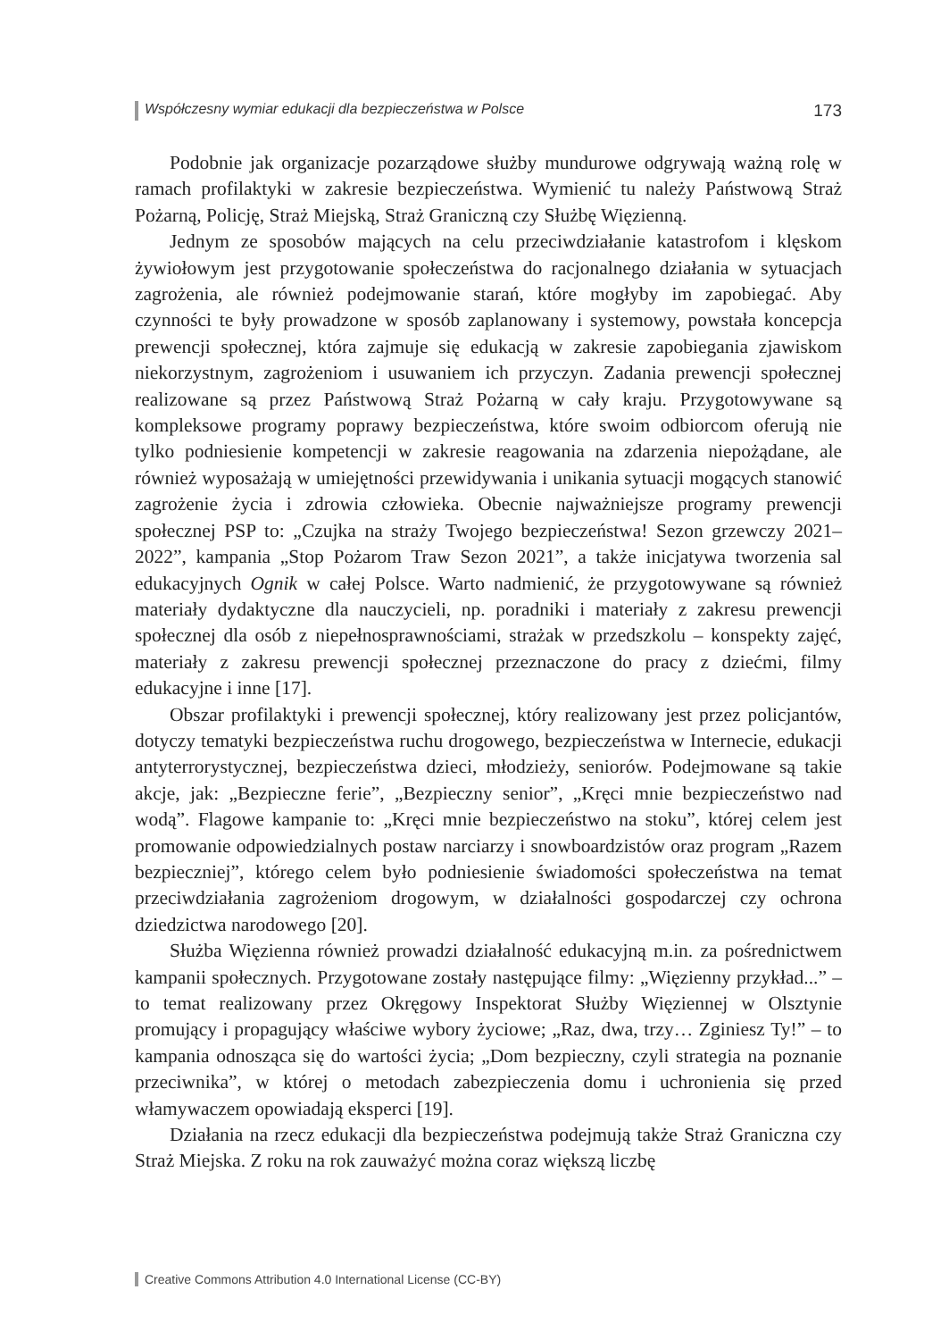Współczesny wymiar edukacji dla bezpieczeństwa w Polsce 173
Podobnie jak organizacje pozarządowe służby mundurowe odgrywają ważną rolę w ramach profilaktyki w zakresie bezpieczeństwa. Wymienić tu należy Państwową Straż Pożarną, Policję, Straż Miejską, Straż Graniczną czy Służbę Więzienną.
Jednym ze sposobów mających na celu przeciwdziałanie katastrofom i klęskom żywiołowym jest przygotowanie społeczeństwa do racjonalnego działania w sytuacjach zagrożenia, ale również podejmowanie starań, które mogłyby im zapobiegać. Aby czynności te były prowadzone w sposób zaplanowany i systemowy, powstała koncepcja prewencji społecznej, która zajmuje się edukacją w zakresie zapobiegania zjawiskom niekorzystnym, zagrożeniom i usuwaniem ich przyczyn. Zadania prewencji społecznej realizowane są przez Państwową Straż Pożarną w cały kraju. Przygotowywane są kompleksowe programy poprawy bezpieczeństwa, które swoim odbiorcom oferują nie tylko podniesienie kompetencji w zakresie reagowania na zdarzenia niepożądane, ale również wyposażają w umiejętności przewidywania i unikania sytuacji mogących stanowić zagrożenie życia i zdrowia człowieka. Obecnie najważniejsze programy prewencji społecznej PSP to: „Czujka na straży Twojego bezpieczeństwa! Sezon grzewczy 2021–2022”, kampania „Stop Pożarom Traw Sezon 2021”, a także inicjatywa tworzenia sal edukacyjnych Ognik w całej Polsce. Warto nadmienić, że przygotowywane są również materiały dydaktyczne dla nauczycieli, np. poradniki i materiały z zakresu prewencji społecznej dla osób z niepełnosprawnościami, strażak w przedszkolu – konspekty zajęć, materiały z zakresu prewencji społecznej przeznaczone do pracy z dziećmi, filmy edukacyjne i inne [17].
Obszar profilaktyki i prewencji społecznej, który realizowany jest przez policjantów, dotyczy tematyki bezpieczeństwa ruchu drogowego, bezpieczeństwa w Internecie, edukacji antyterrorystycznej, bezpieczeństwa dzieci, młodzieży, seniorów. Podejmowane są takie akcje, jak: „Bezpieczne ferie”, „Bezpieczny senior”, „Kręci mnie bezpieczeństwo nad wodą”. Flagowe kampanie to: „Kręci mnie bezpieczeństwo na stoku”, której celem jest promowanie odpowiedzialnych postaw narciarzy i snowboardzistów oraz program „Razem bezpieczniej”, którego celem było podniesienie świadomości społeczeństwa na temat przeciwdziałania zagrożeniom drogowym, w działalności gospodarczej czy ochrona dziedzictwa narodowego [20].
Służba Więzienna również prowadzi działalność edukacyjną m.in. za pośrednictwem kampanii społecznych. Przygotowane zostały następujące filmy: „Więzienny przykład...” – to temat realizowany przez Okręgowy Inspektorat Służby Więziennej w Olsztynie promujący i propagujący właściwe wybory życiowe; „Raz, dwa, trzy… Zginiesz Ty!” – to kampania odnosząca się do wartości życia; „Dom bezpieczny, czyli strategia na poznanie przeciwnika”, w której o metodach zabezpieczenia domu i uchronienia się przed włamywaczem opowiadają eksperci [19].
Działania na rzecz edukacji dla bezpieczeństwa podejmują także Straż Graniczna czy Straż Miejska. Z roku na rok zauważyć można coraz większą liczbę
Creative Commons Attribution 4.0 International License (CC-BY)